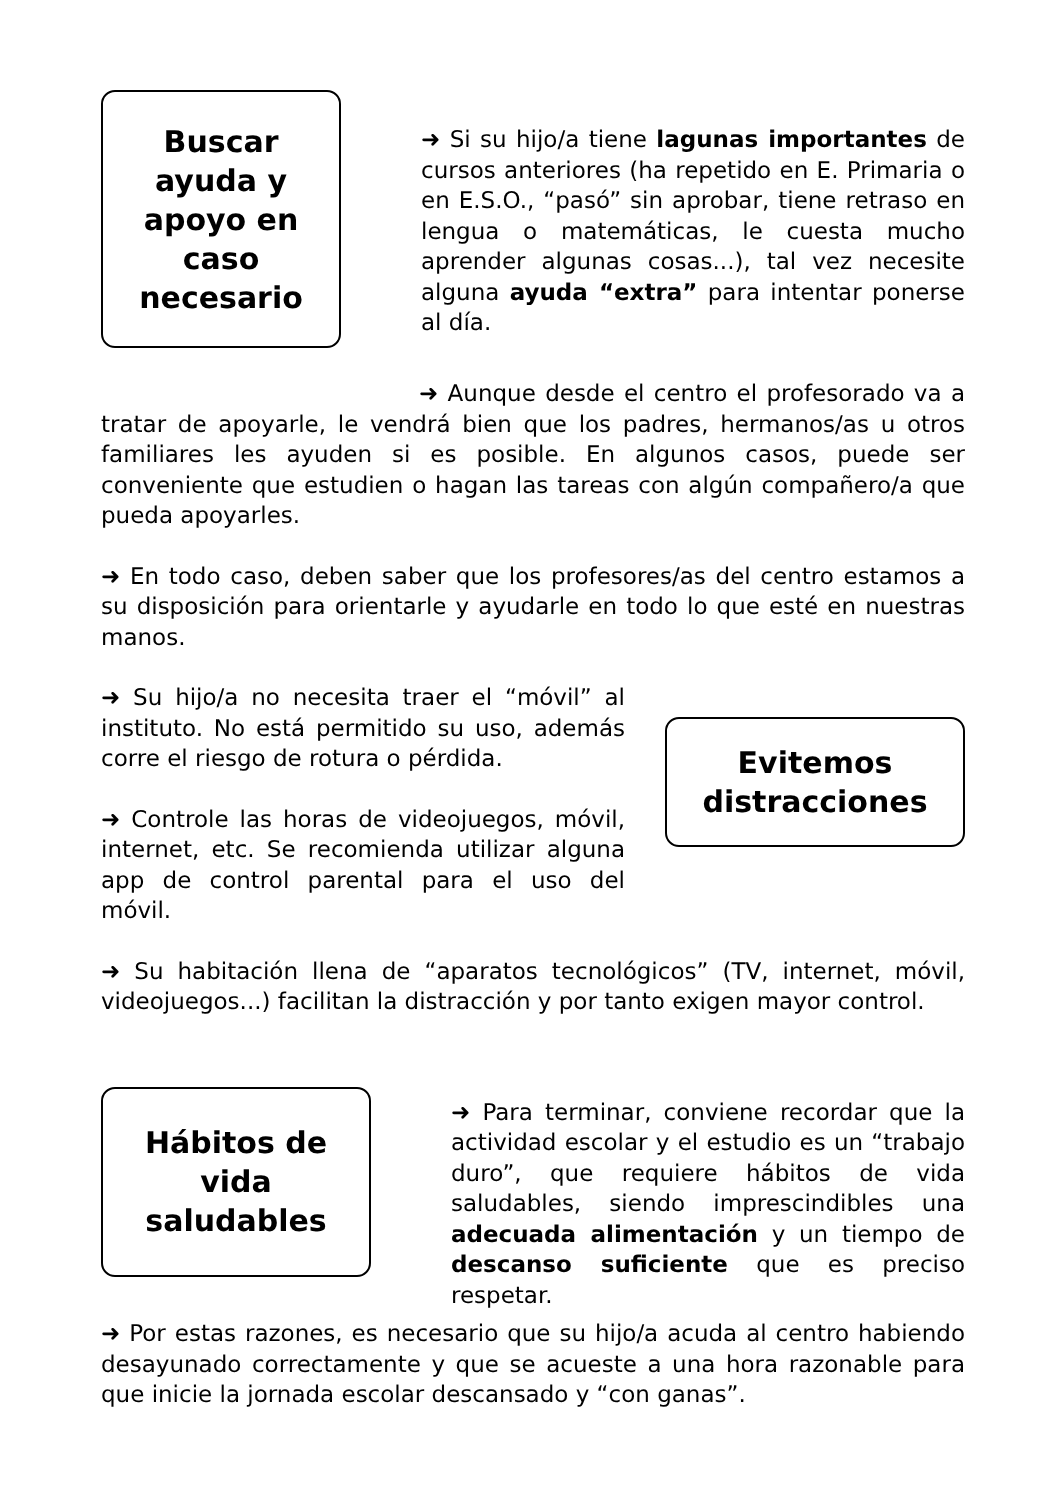Buscar
ayuda y
apoyo en
caso
necesario
➜ Si su hijo/a tiene lagunas importantes de cursos anteriores (ha repetido en E. Primaria o en E.S.O., “pasó” sin aprobar, tiene retraso en lengua o matemáticas, le cuesta mucho aprender algunas cosas...), tal vez necesite alguna ayuda “extra” para intentar ponerse al día.
➜ Aunque desde el centro el profesorado va a tratar de apoyarle, le vendrá bien que los padres, hermanos/as u otros familiares les ayuden si es posible. En algunos casos, puede ser conveniente que estudien o hagan las tareas con algún compañero/a que pueda apoyarles.
➜ En todo caso, deben saber que los profesores/as del centro estamos a su disposición para orientarle y ayudarle en todo lo que esté en nuestras manos.
➜ Su hijo/a no necesita traer el “móvil” al instituto. No está permitido su uso, además corre el riesgo de rotura o pérdida.
➜ Controle las horas de videojuegos, móvil, internet, etc. Se recomienda utilizar alguna app de control parental para el uso del móvil.
Evitemos
distracciones
➜ Su habitación llena de “aparatos tecnológicos” (TV, internet, móvil, videojuegos...) facilitan la distracción y por tanto exigen mayor control.
Hábitos de
vida
saludables
➜ Para terminar, conviene recordar que la actividad escolar y el estudio es un “trabajo duro”, que requiere hábitos de vida saludables, siendo imprescindibles una adecuada alimentación y un tiempo de descanso suficiente que es preciso respetar.
➜ Por estas razones, es necesario que su hijo/a acuda al centro habiendo desayunado correctamente y que se acueste a una hora razonable para que inicie la jornada escolar descansado y “con ganas”.